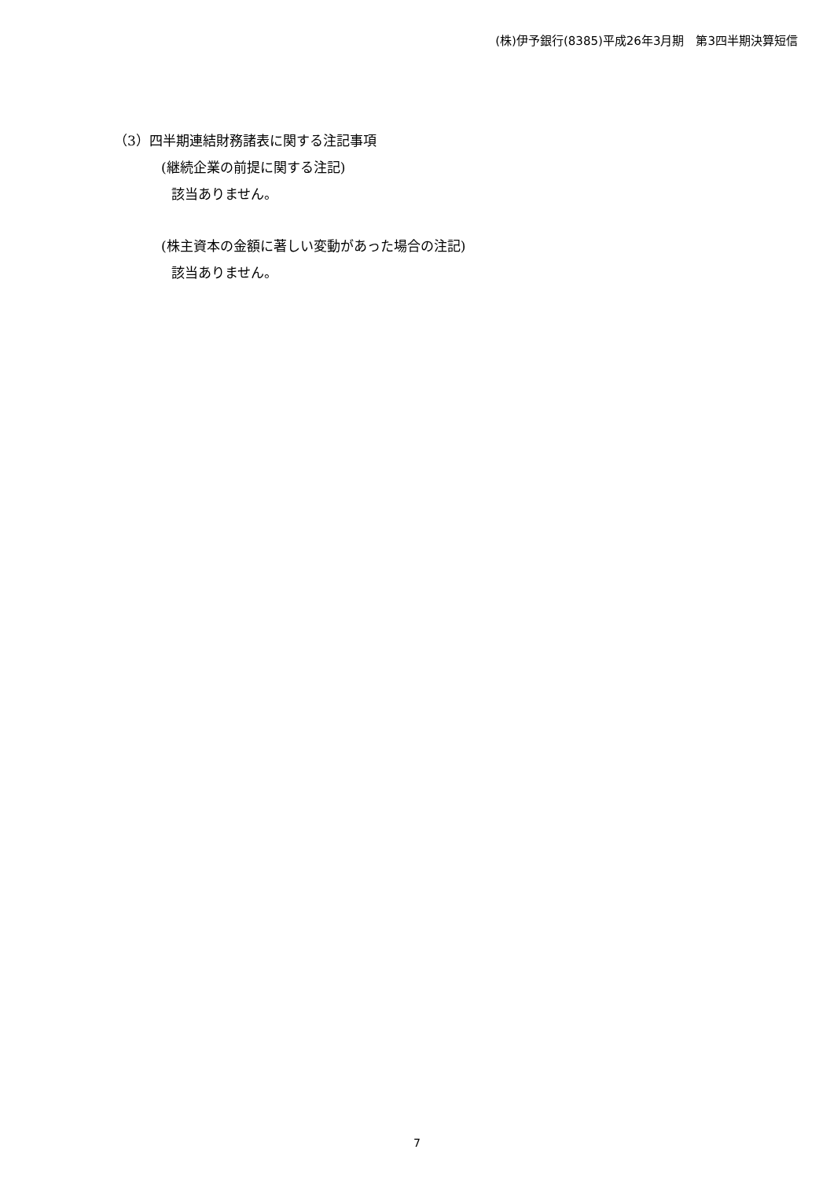(株)伊予銀行(8385)平成26年3月期　第3四半期決算短信
（3）四半期連結財務諸表に関する注記事項
(継続企業の前提に関する注記)
該当ありません。
(株主資本の金額に著しい変動があった場合の注記)
該当ありません。
7